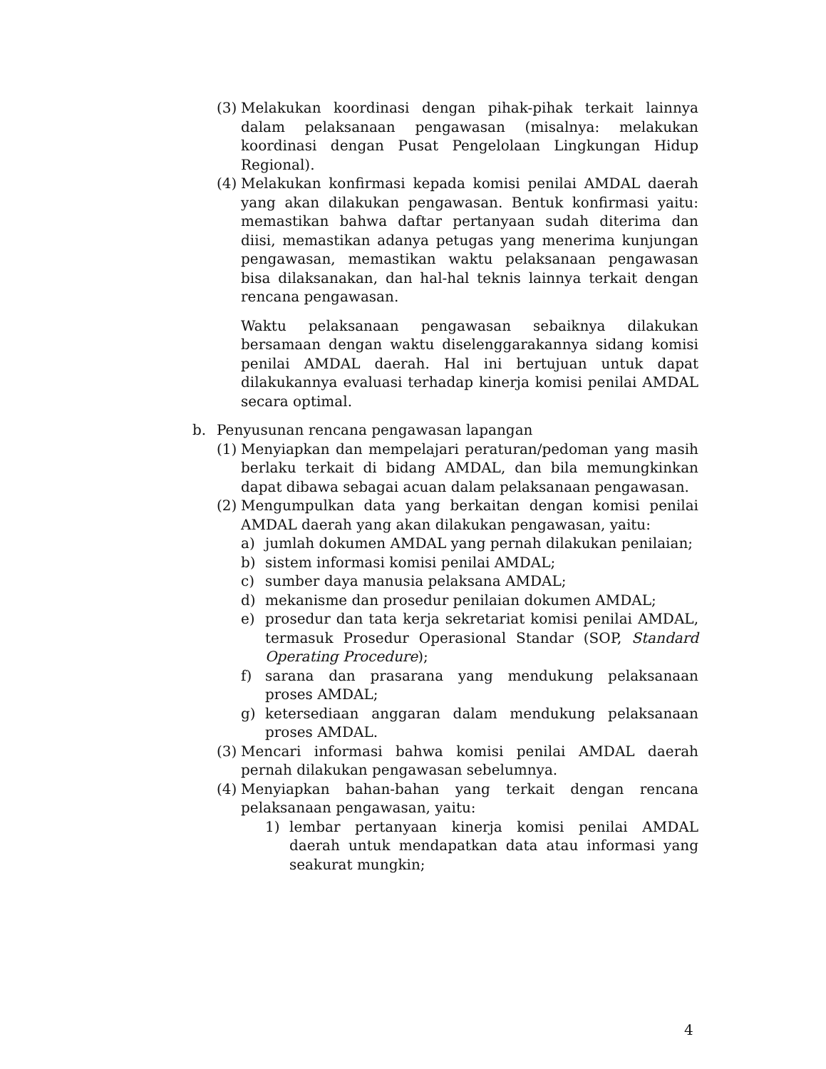(3) Melakukan koordinasi dengan pihak-pihak terkait lainnya dalam pelaksanaan pengawasan (misalnya: melakukan koordinasi dengan Pusat Pengelolaan Lingkungan Hidup Regional).
(4) Melakukan konfirmasi kepada komisi penilai AMDAL daerah yang akan dilakukan pengawasan. Bentuk konfirmasi yaitu: memastikan bahwa daftar pertanyaan sudah diterima dan diisi, memastikan adanya petugas yang menerima kunjungan pengawasan, memastikan waktu pelaksanaan pengawasan bisa dilaksanakan, dan hal-hal teknis lainnya terkait dengan rencana pengawasan.
Waktu pelaksanaan pengawasan sebaiknya dilakukan bersamaan dengan waktu diselenggarakannya sidang komisi penilai AMDAL daerah. Hal ini bertujuan untuk dapat dilakukannya evaluasi terhadap kinerja komisi penilai AMDAL secara optimal.
b. Penyusunan rencana pengawasan lapangan
(1) Menyiapkan dan mempelajari peraturan/pedoman yang masih berlaku terkait di bidang AMDAL, dan bila memungkinkan dapat dibawa sebagai acuan dalam pelaksanaan pengawasan.
(2) Mengumpulkan data yang berkaitan dengan komisi penilai AMDAL daerah yang akan dilakukan pengawasan, yaitu:
a) jumlah dokumen AMDAL yang pernah dilakukan penilaian;
b) sistem informasi komisi penilai AMDAL;
c) sumber daya manusia pelaksana AMDAL;
d) mekanisme dan prosedur penilaian dokumen AMDAL;
e) prosedur dan tata kerja sekretariat komisi penilai AMDAL, termasuk Prosedur Operasional Standar (SOP, Standard Operating Procedure);
f) sarana dan prasarana yang mendukung pelaksanaan proses AMDAL;
g) ketersediaan anggaran dalam mendukung pelaksanaan proses AMDAL.
(3) Mencari informasi bahwa komisi penilai AMDAL daerah pernah dilakukan pengawasan sebelumnya.
(4) Menyiapkan bahan-bahan yang terkait dengan rencana pelaksanaan pengawasan, yaitu:
1) lembar pertanyaan kinerja komisi penilai AMDAL daerah untuk mendapatkan data atau informasi yang seakurat mungkin;
4